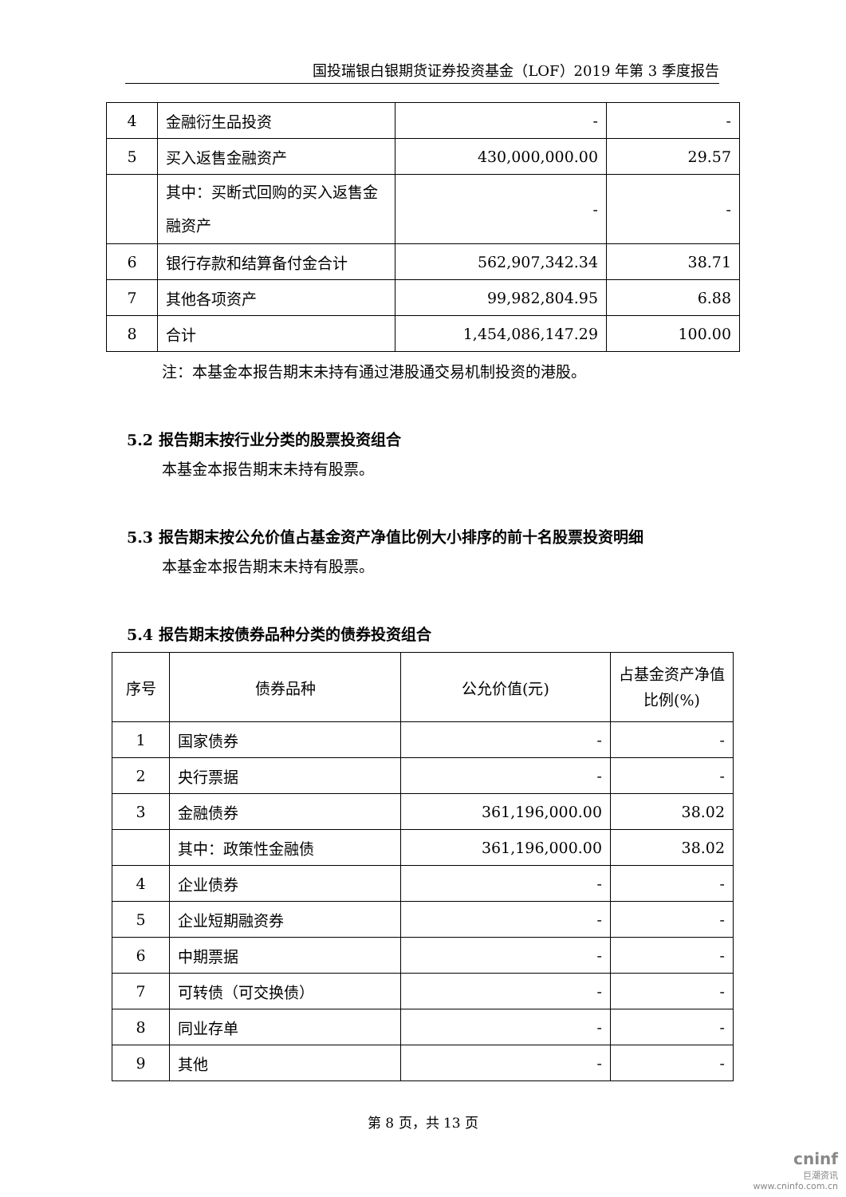国投瑞银白银期货证券投资基金（LOF）2019 年第 3 季度报告
| 4 | 金融衍生品投资 | - | - |
| 5 | 买入返售金融资产 | 430,000,000.00 | 29.57 |
| | 其中：买断式回购的买入返售金融资产 | - | - |
| 6 | 银行存款和结算备付金合计 | 562,907,342.34 | 38.71 |
| 7 | 其他各项资产 | 99,982,804.95 | 6.88 |
| 8 | 合计 | 1,454,086,147.29 | 100.00 |
注：本基金本报告期末未持有通过港股通交易机制投资的港股。
5.2 报告期末按行业分类的股票投资组合
本基金本报告期末未持有股票。
5.3 报告期末按公允价值占基金资产净值比例大小排序的前十名股票投资明细
本基金本报告期末未持有股票。
5.4 报告期末按债券品种分类的债券投资组合
| 序号 | 债券品种 | 公允价值(元) | 占基金资产净值比例(%) |
| --- | --- | --- | --- |
| 1 | 国家债券 | - | - |
| 2 | 央行票据 | - | - |
| 3 | 金融债券 | 361,196,000.00 | 38.02 |
| | 其中：政策性金融债 | 361,196,000.00 | 38.02 |
| 4 | 企业债券 | - | - |
| 5 | 企业短期融资券 | - | - |
| 6 | 中期票据 | - | - |
| 7 | 可转债（可交换债） | - | - |
| 8 | 同业存单 | - | - |
| 9 | 其他 | - | - |
第 8 页，共 13 页
cninf
巨潮资讯
www.cninfo.com.cn